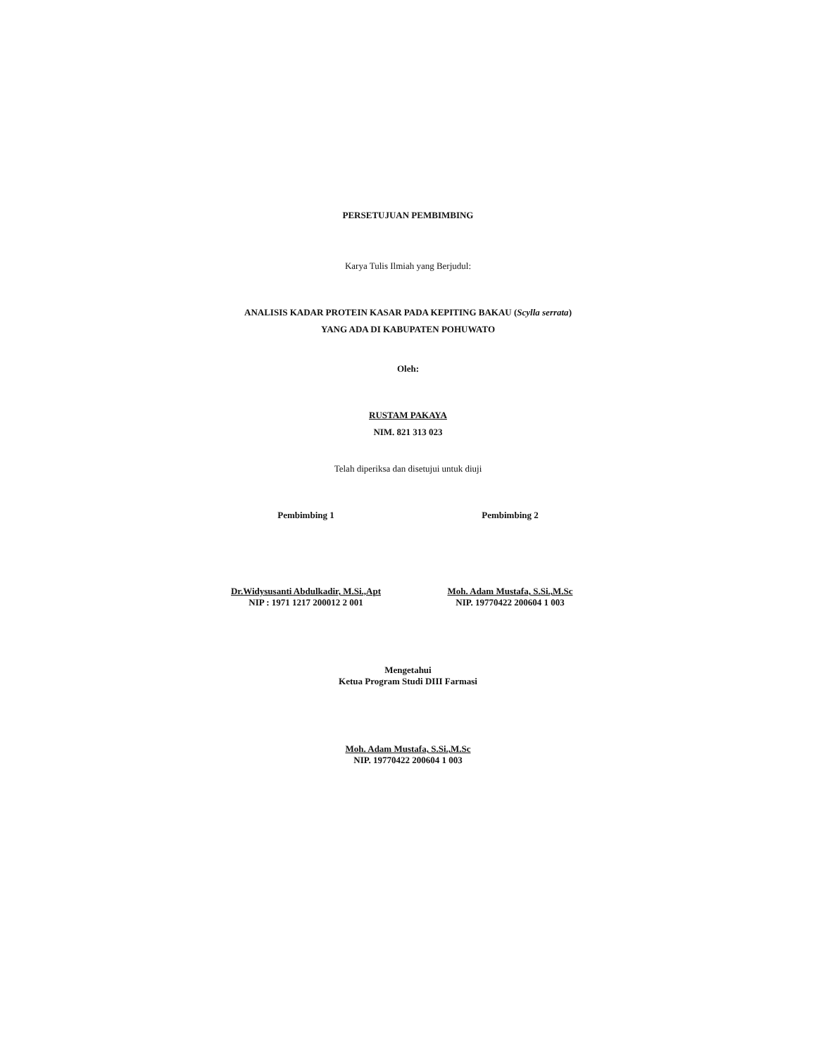PERSETUJUAN PEMBIMBING
Karya Tulis Ilmiah yang Berjudul:
ANALISIS KADAR PROTEIN KASAR PADA KEPITING BAKAU (Scylla serrata)
YANG ADA DI KABUPATEN POHUWATO
Oleh:
RUSTAM PAKAYA
NIM. 821 313 023
Telah diperiksa dan disetujui untuk diuji
Pembimbing 1
Dr.Widysusanti Abdulkadir, M.Si.,Apt
NIP : 1971 1217 200012 2 001
Pembimbing 2
Moh. Adam Mustafa, S.Si.,M.Sc
NIP. 19770422 200604 1 003
Mengetahui
Ketua Program Studi DIII Farmasi
Moh. Adam Mustafa, S.Si.,M.Sc
NIP. 19770422 200604 1 003